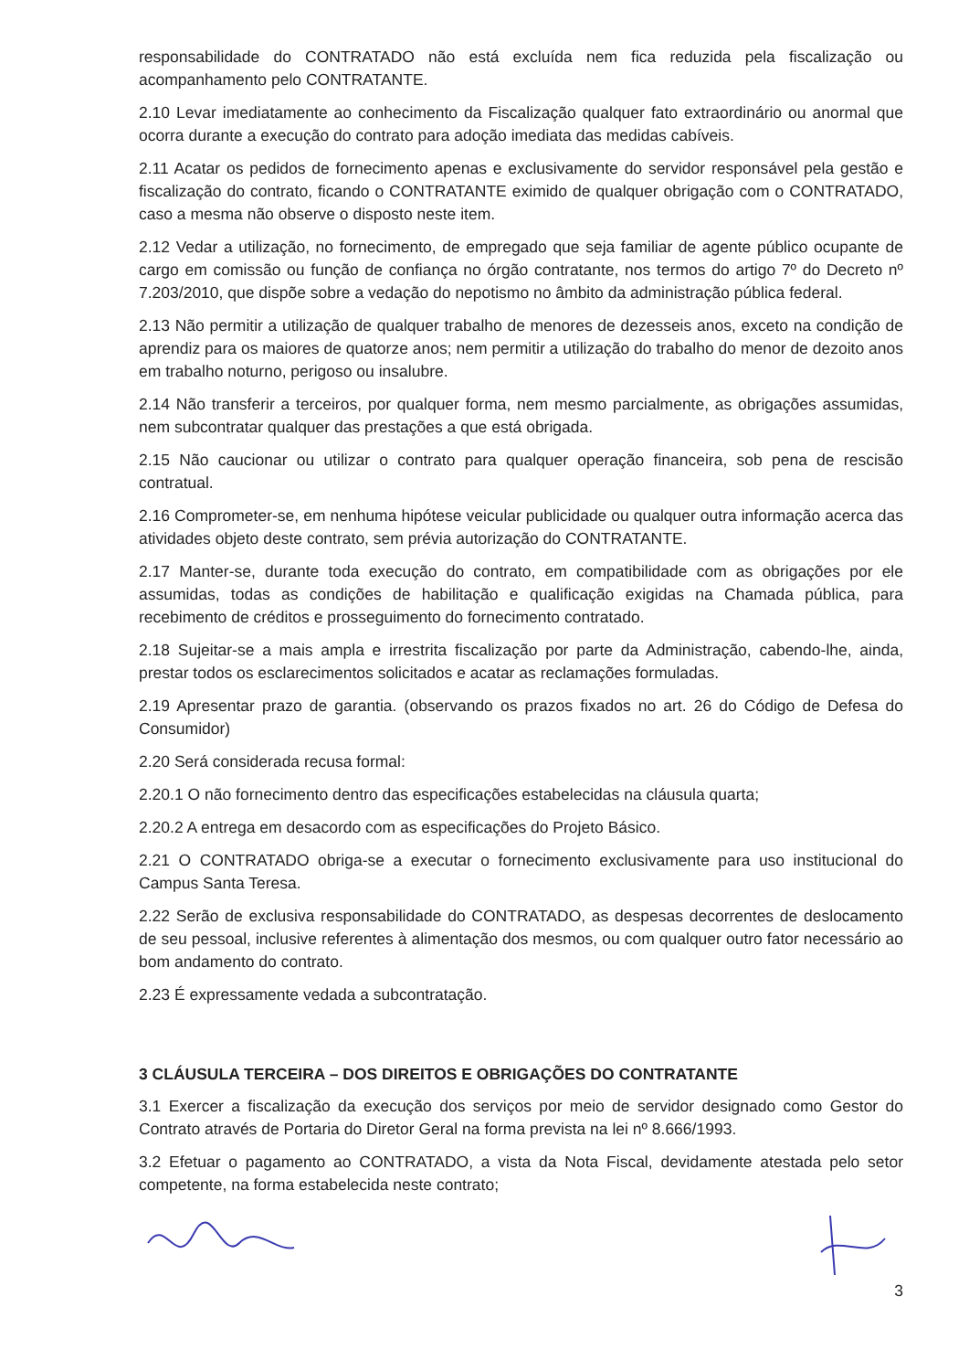responsabilidade do CONTRATADO não está excluída nem fica reduzida pela fiscalização ou acompanhamento pelo CONTRATANTE.
2.10 Levar imediatamente ao conhecimento da Fiscalização qualquer fato extraordinário ou anormal que ocorra durante a execução do contrato para adoção imediata das medidas cabíveis.
2.11 Acatar os pedidos de fornecimento apenas e exclusivamente do servidor responsável pela gestão e fiscalização do contrato, ficando o CONTRATANTE eximido de qualquer obrigação com o CONTRATADO, caso a mesma não observe o disposto neste item.
2.12 Vedar a utilização, no fornecimento, de empregado que seja familiar de agente público ocupante de cargo em comissão ou função de confiança no órgão contratante, nos termos do artigo 7º do Decreto nº 7.203/2010, que dispõe sobre a vedação do nepotismo no âmbito da administração pública federal.
2.13 Não permitir a utilização de qualquer trabalho de menores de dezesseis anos, exceto na condição de aprendiz para os maiores de quatorze anos; nem permitir a utilização do trabalho do menor de dezoito anos em trabalho noturno, perigoso ou insalubre.
2.14 Não transferir a terceiros, por qualquer forma, nem mesmo parcialmente, as obrigações assumidas, nem subcontratar qualquer das prestações a que está obrigada.
2.15 Não caucionar ou utilizar o contrato para qualquer operação financeira, sob pena de rescisão contratual.
2.16 Comprometer-se, em nenhuma hipótese veicular publicidade ou qualquer outra informação acerca das atividades objeto deste contrato, sem prévia autorização do CONTRATANTE.
2.17 Manter-se, durante toda execução do contrato, em compatibilidade com as obrigações por ele assumidas, todas as condições de habilitação e qualificação exigidas na Chamada pública, para recebimento de créditos e prosseguimento do fornecimento contratado.
2.18 Sujeitar-se a mais ampla e irrestrita fiscalização por parte da Administração, cabendo-lhe, ainda, prestar todos os esclarecimentos solicitados e acatar as reclamações formuladas.
2.19 Apresentar prazo de garantia. (observando os prazos fixados no art. 26 do Código de Defesa do Consumidor)
2.20 Será considerada recusa formal:
2.20.1 O não fornecimento dentro das especificações estabelecidas na cláusula quarta;
2.20.2 A entrega em desacordo com as especificações do Projeto Básico.
2.21 O CONTRATADO obriga-se a executar o fornecimento exclusivamente para uso institucional do Campus Santa Teresa.
2.22 Serão de exclusiva responsabilidade do CONTRATADO, as despesas decorrentes de deslocamento de seu pessoal, inclusive referentes à alimentação dos mesmos, ou com qualquer outro fator necessário ao bom andamento do contrato.
2.23 É expressamente vedada a subcontratação.
3 CLÁUSULA TERCEIRA – DOS DIREITOS E OBRIGAÇÕES DO CONTRATANTE
3.1 Exercer a fiscalização da execução dos serviços por meio de servidor designado como Gestor do Contrato através de Portaria do Diretor Geral na forma prevista na lei nº 8.666/1993.
3.2 Efetuar o pagamento ao CONTRATADO, a vista da Nota Fiscal, devidamente atestada pelo setor competente, na forma estabelecida neste contrato;
3